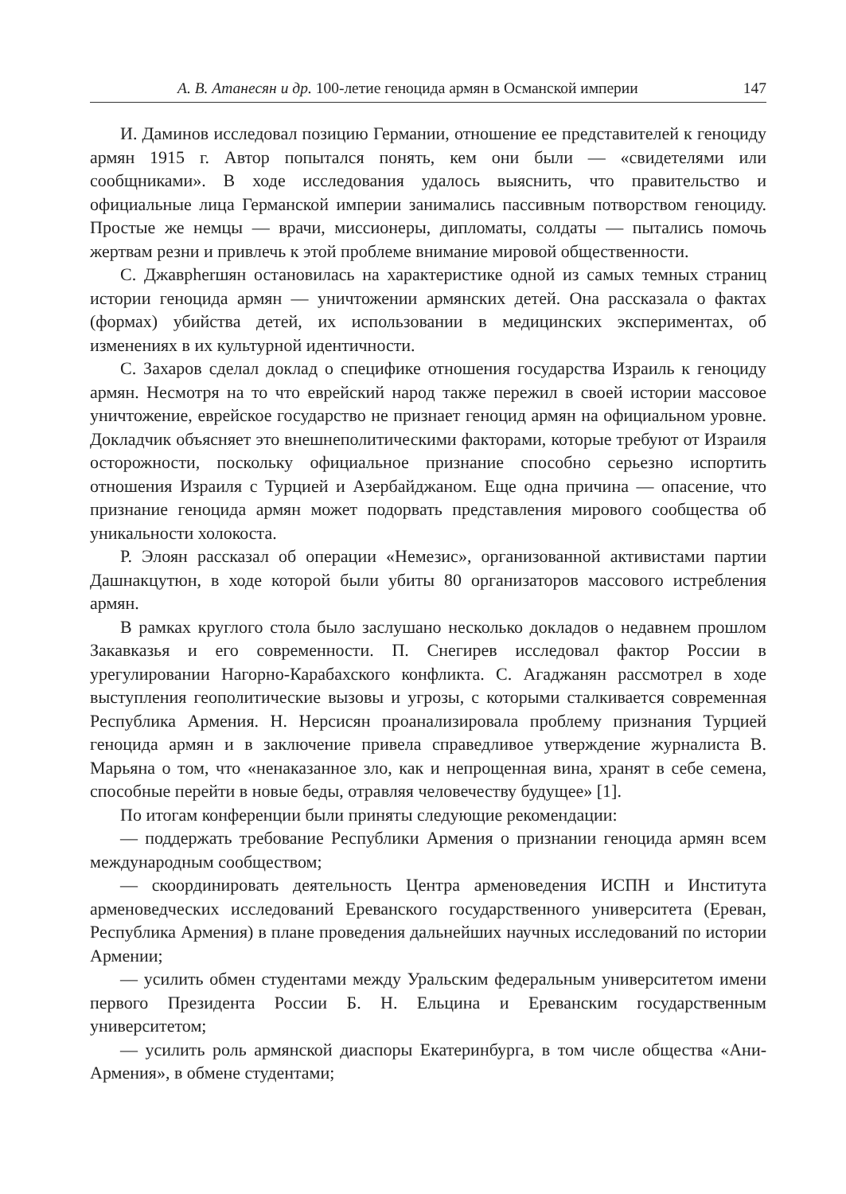А. В. Атанесян и др. 100-летие геноцида армян в Османской империи 147
И. Даминов исследовал позицию Германии, отношение ее представителей к геноциду армян 1915 г. Автор попытался понять, кем они были — «свидетелями или сообщниками». В ходе исследования удалось выяснить, что правительство и официальные лица Германской империи занимались пассивным потворством геноциду. Простые же немцы — врачи, миссионеры, дипломаты, солдаты — пытались помочь жертвам резни и привлечь к этой проблеме внимание мировой общественности.
С. Джаврherшян остановилась на характеристике одной из самых темных страниц истории геноцида армян — уничтожении армянских детей. Она рассказала о фактах (формах) убийства детей, их использовании в медицинских экспериментах, об изменениях в их культурной идентичности.
С. Захаров сделал доклад о специфике отношения государства Израиль к геноциду армян. Несмотря на то что еврейский народ также пережил в своей истории массовое уничтожение, еврейское государство не признает геноцид армян на официальном уровне. Докладчик объясняет это внешнеполитическими факторами, которые требуют от Израиля осторожности, поскольку официальное признание способно серьезно испортить отношения Израиля с Турцией и Азербайджаном. Еще одна причина — опасение, что признание геноцида армян может подорвать представления мирового сообщества об уникальности холокоста.
Р. Элоян рассказал об операции «Немезис», организованной активистами партии Дашнакцутюн, в ходе которой были убиты 80 организаторов массового истребления армян.
В рамках круглого стола было заслушано несколько докладов о недавнем прошлом Закавказья и его современности. П. Снегирев исследовал фактор России в урегулировании Нагорно-Карабахского конфликта. С. Агаджанян рассмотрел в ходе выступления геополитические вызовы и угрозы, с которыми сталкивается современная Республика Армения. Н. Нерсисян проанализировала проблему признания Турцией геноцида армян и в заключение привела справедливое утверждение журналиста В. Марьяна о том, что «ненаказанное зло, как и непрощенная вина, хранят в себе семена, способные перейти в новые беды, отравляя человечеству будущее» [1].
По итогам конференции были приняты следующие рекомендации:
— поддержать требование Республики Армения о признании геноцида армян всем международным сообществом;
— скоординировать деятельность Центра арменоведения ИСПН и Института арменоведческих исследований Ереванского государственного университета (Ереван, Республика Армения) в плане проведения дальнейших научных исследований по истории Армении;
— усилить обмен студентами между Уральским федеральным университетом имени первого Президента России Б. Н. Ельцина и Ереванским государственным университетом;
— усилить роль армянской диаспоры Екатеринбурга, в том числе общества «Ани-Армения», в обмене студентами;